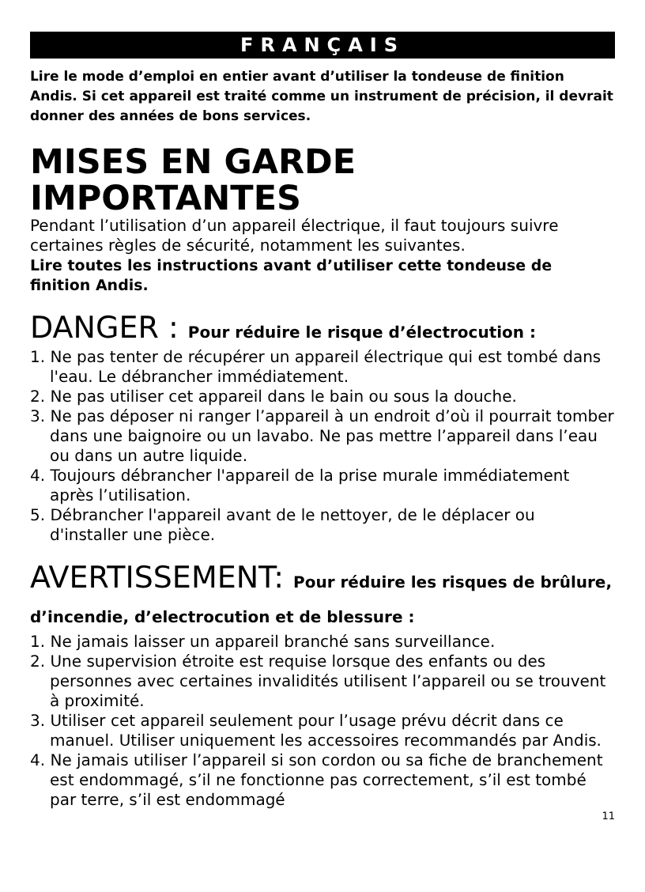FRANÇAIS
Lire le mode d’emploi en entier avant d’utiliser la tondeuse de finition Andis. Si cet appareil est traité comme un instrument de précision, il devrait donner des années de bons services.
MISES EN GARDE IMPORTANTES
Pendant l’utilisation d’un appareil électrique, il faut toujours suivre certaines règles de sécurité, notamment les suivantes.
Lire toutes les instructions avant d’utiliser cette tondeuse de finition Andis.
DANGER : Pour réduire le risque d’électrocution :
1. Ne pas tenter de récupérer un appareil électrique qui est tombé dans l'eau. Le débrancher immédiatement.
2. Ne pas utiliser cet appareil dans le bain ou sous la douche.
3. Ne pas déposer ni ranger l’appareil à un endroit d’où il pourrait tomber dans une baignoire ou un lavabo. Ne pas mettre l’appareil dans l’eau ou dans un autre liquide.
4. Toujours débrancher l'appareil de la prise murale immédiatement après l’utilisation.
5. Débrancher l'appareil avant de le nettoyer, de le déplacer ou d'installer une pièce.
AVERTISSEMENT: Pour réduire les risques de brûlure, d’incendie, d’electrocution et de blessure :
1. Ne jamais laisser un appareil branché sans surveillance.
2. Une supervision étroite est requise lorsque des enfants ou des personnes avec certaines invalidités utilisent l’appareil ou se trouvent à proximité.
3. Utiliser cet appareil seulement pour l’usage prévu décrit dans ce manuel. Utiliser uniquement les accessoires recommandés par Andis.
4. Ne jamais utiliser l’appareil si son cordon ou sa fiche de branchement est endommagé, s’il ne fonctionne pas correctement, s’il est tombé par terre, s’il est endommagé
11